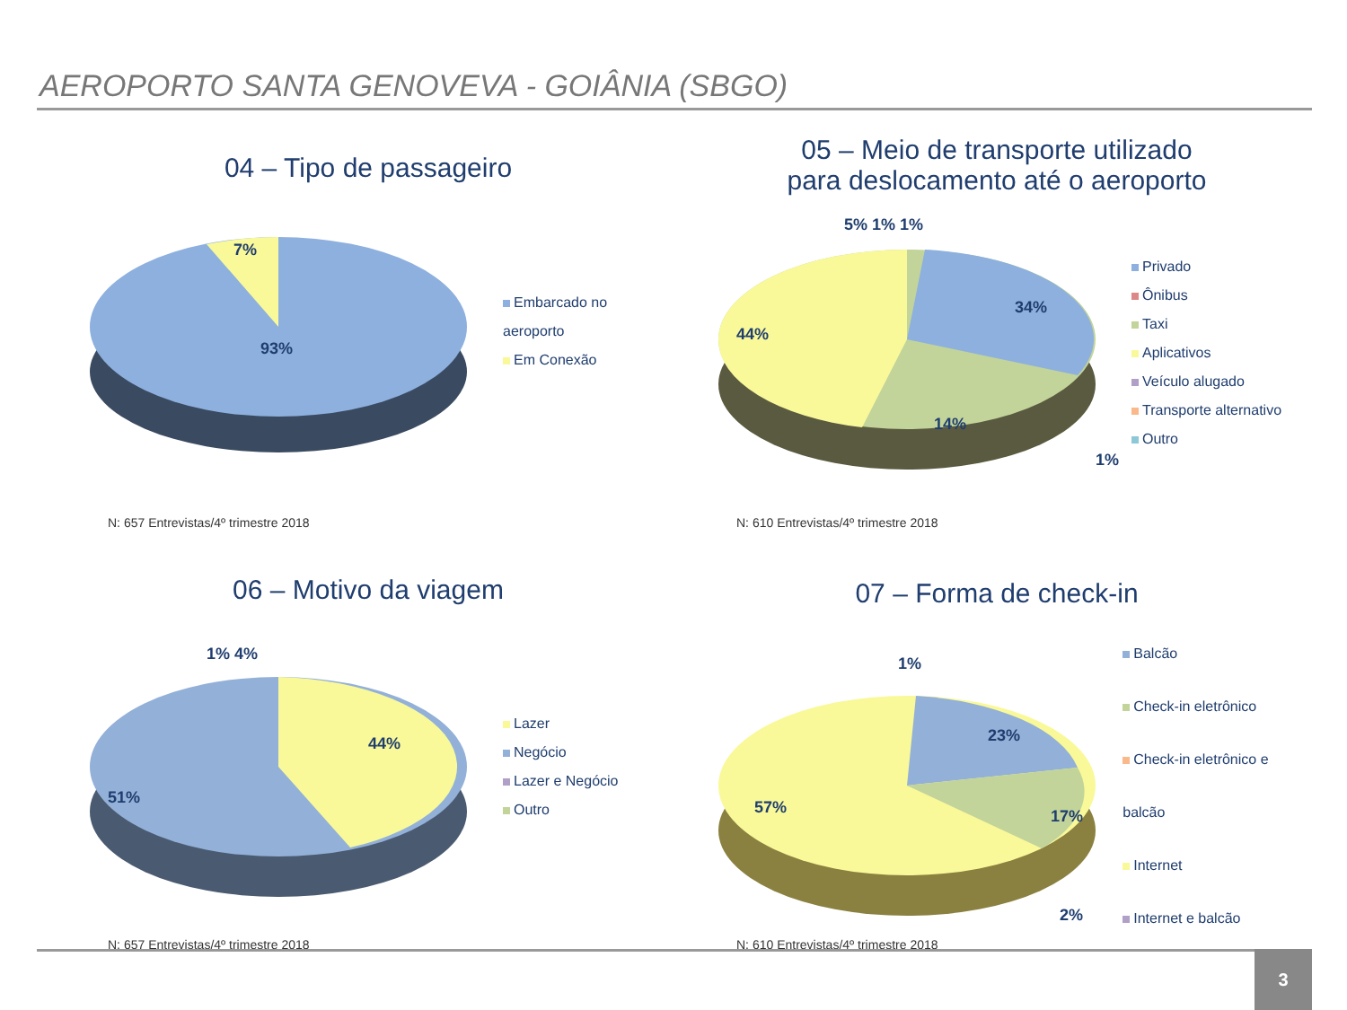AEROPORTO SANTA GENOVEVA - GOIÂNIA (SBGO)
04 – Tipo de passageiro
7%
93%
Embarcado no
aeroporto
Em Conexão
N: 657 Entrevistas/4º trimestre 2018
05 – Meio de transporte utilizado
para deslocamento até o aeroporto
5% 1% 1%
34%
44%
14%
1%
Privado
Ônibus
Taxi
Aplicativos
Veículo alugado
Transporte alternativo
Outro
N: 610 Entrevistas/4º trimestre 2018
06 – Motivo da viagem
1% 4%
44%
51%
Lazer
Negócio
Lazer e Negócio
Outro
N: 657 Entrevistas/4º trimestre 2018
07 – Forma de check-in
1%
23%
17%
57%
2%
Balcão
Check-in eletrônico
Check-in eletrônico e balcão
Internet
Internet e balcão
N: 610 Entrevistas/4º trimestre 2018
3